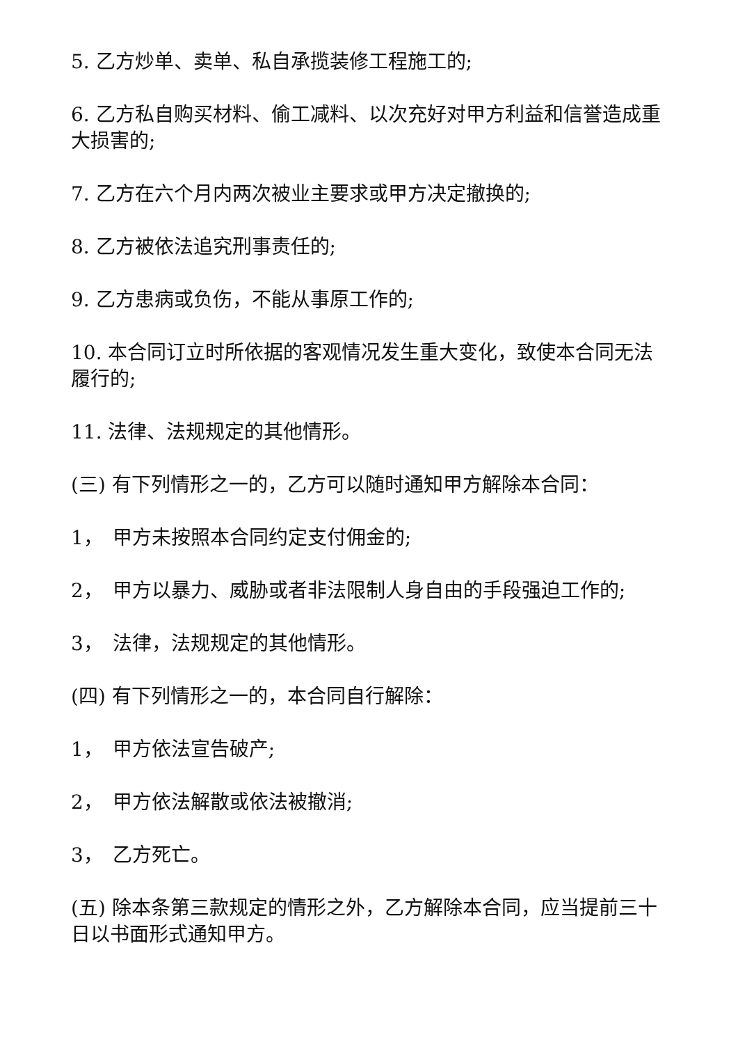5. 乙方炒单、卖单、私自承揽装修工程施工的;
6. 乙方私自购买材料、偷工减料、以次充好对甲方利益和信誉造成重大损害的;
7. 乙方在六个月内两次被业主要求或甲方决定撤换的;
8. 乙方被依法追究刑事责任的;
9. 乙方患病或负伤，不能从事原工作的;
10. 本合同订立时所依据的客观情况发生重大变化，致使本合同无法履行的;
11. 法律、法规规定的其他情形。
(三) 有下列情形之一的，乙方可以随时通知甲方解除本合同：
1，　甲方未按照本合同约定支付佣金的;
2，　甲方以暴力、威胁或者非法限制人身自由的手段强迫工作的;
3，　法律，法规规定的其他情形。
(四) 有下列情形之一的，本合同自行解除：
1，　甲方依法宣告破产;
2，　甲方依法解散或依法被撤消;
3，　乙方死亡。
(五) 除本条第三款规定的情形之外，乙方解除本合同，应当提前三十日以书面形式通知甲方。